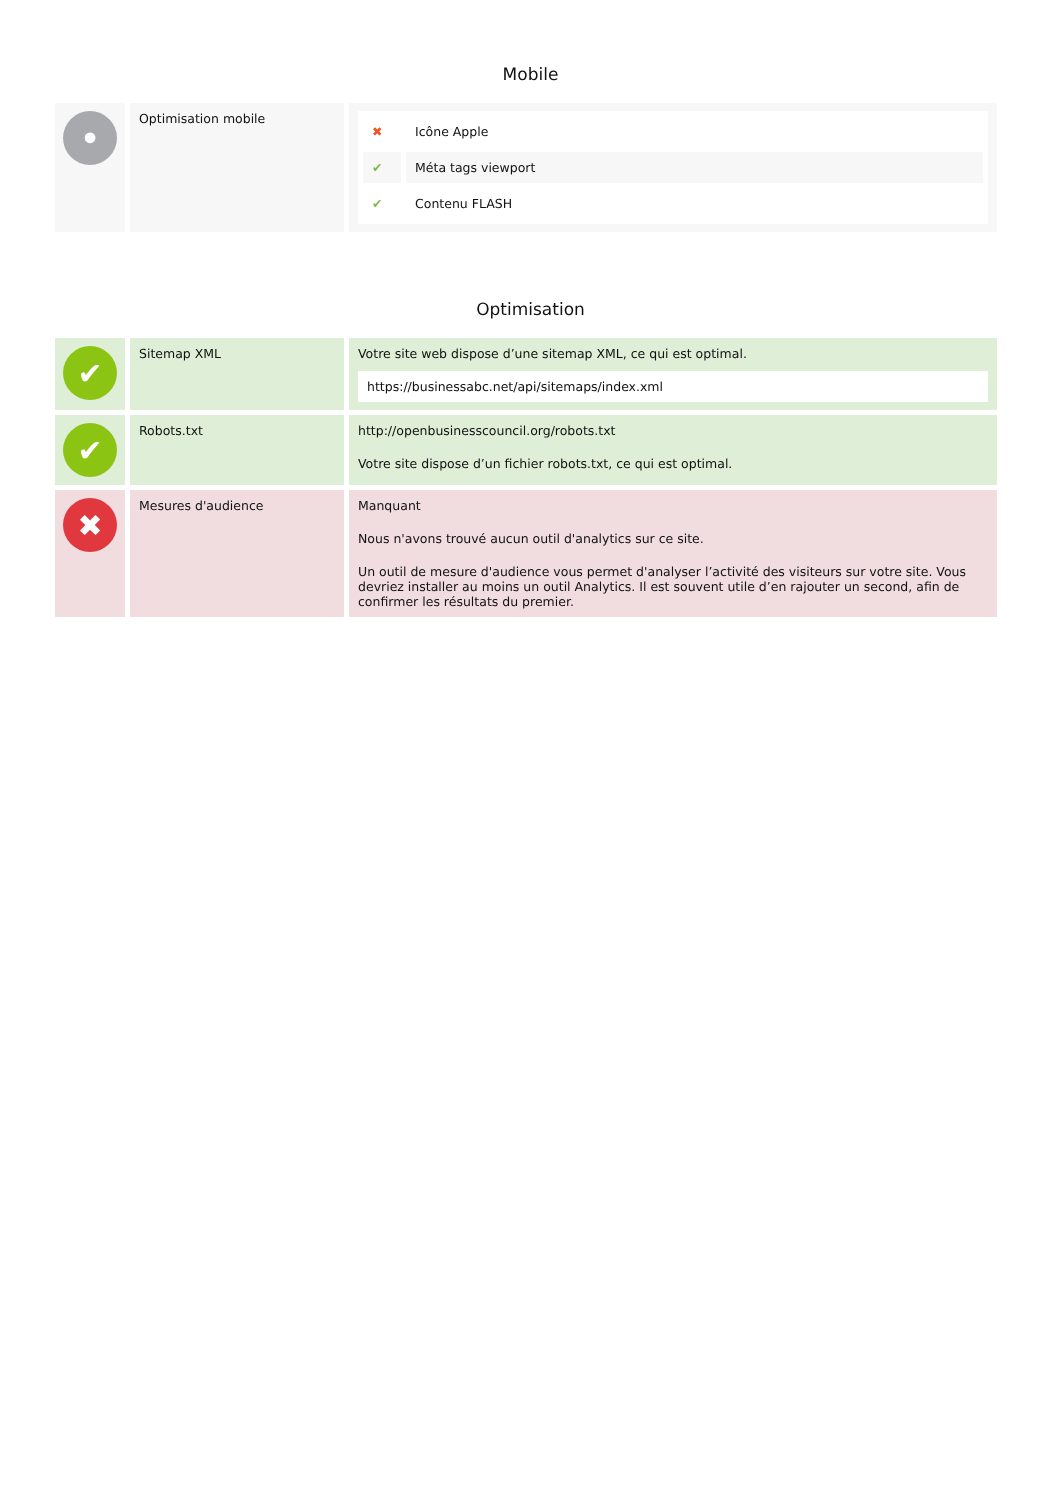Mobile
| • | Optimisation mobile | / ✖ / Icône Apple / / ✔ / Méta tags viewport / / ✔ / Contenu FLASH / |
Optimisation
| ✔ | Sitemap XML | Votre site web dispose d’une sitemap XML, ce qui est optimal. https://businessabc.net/api/sitemaps/index.xml |
| ✔ | Robots.txt | http://openbusinesscouncil.org/robots.txt Votre site dispose d’un fichier robots.txt, ce qui est optimal. |
| ✖ | Mesures d'audience | Manquant Nous n'avons trouvé aucun outil d'analytics sur ce site. Un outil de mesure d'audience vous permet d'analyser l’activité des visiteurs sur votre site. Vous devriez installer au moins un outil Analytics. Il est souvent utile d’en rajouter un second, afin de confirmer les résultats du premier. |